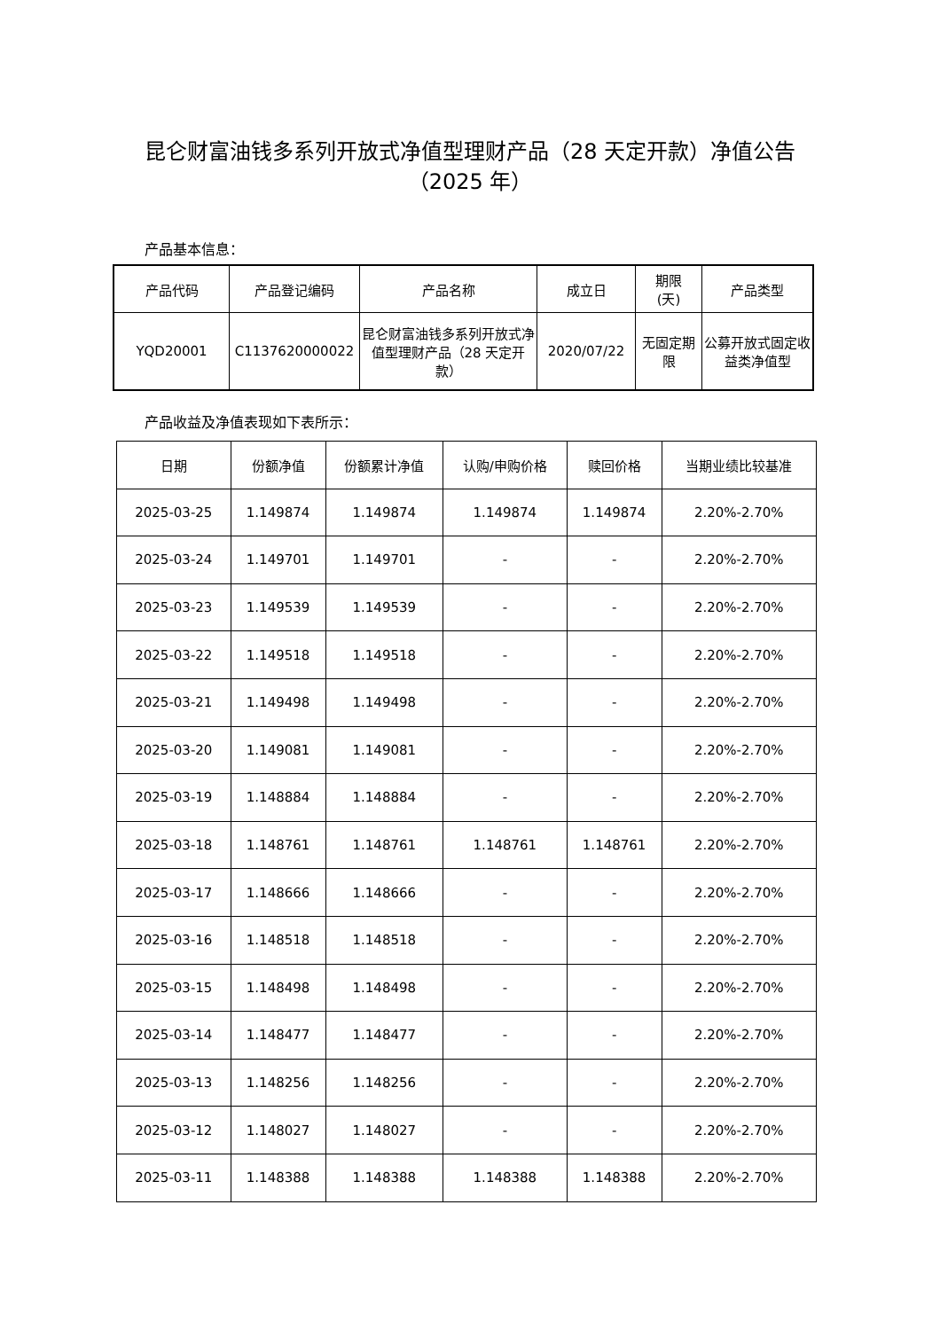昆仑财富油钱多系列开放式净值型理财产品（28 天定开款）净值公告
（2025 年）
产品基本信息：
| 产品代码 | 产品登记编码 | 产品名称 | 成立日 | 期限 (天) | 产品类型 |
| --- | --- | --- | --- | --- | --- |
| YQD20001 | C1137620000022 | 昆仑财富油钱多系列开放式净值型理财产品（28 天定开款） | 2020/07/22 | 无固定期限 | 公募开放式固定收益类净值型 |
产品收益及净值表现如下表所示：
| 日期 | 份额净值 | 份额累计净值 | 认购/申购价格 | 赎回价格 | 当期业绩比较基准 |
| --- | --- | --- | --- | --- | --- |
| 2025-03-25 | 1.149874 | 1.149874 | 1.149874 | 1.149874 | 2.20%-2.70% |
| 2025-03-24 | 1.149701 | 1.149701 | - | - | 2.20%-2.70% |
| 2025-03-23 | 1.149539 | 1.149539 | - | - | 2.20%-2.70% |
| 2025-03-22 | 1.149518 | 1.149518 | - | - | 2.20%-2.70% |
| 2025-03-21 | 1.149498 | 1.149498 | - | - | 2.20%-2.70% |
| 2025-03-20 | 1.149081 | 1.149081 | - | - | 2.20%-2.70% |
| 2025-03-19 | 1.148884 | 1.148884 | - | - | 2.20%-2.70% |
| 2025-03-18 | 1.148761 | 1.148761 | 1.148761 | 1.148761 | 2.20%-2.70% |
| 2025-03-17 | 1.148666 | 1.148666 | - | - | 2.20%-2.70% |
| 2025-03-16 | 1.148518 | 1.148518 | - | - | 2.20%-2.70% |
| 2025-03-15 | 1.148498 | 1.148498 | - | - | 2.20%-2.70% |
| 2025-03-14 | 1.148477 | 1.148477 | - | - | 2.20%-2.70% |
| 2025-03-13 | 1.148256 | 1.148256 | - | - | 2.20%-2.70% |
| 2025-03-12 | 1.148027 | 1.148027 | - | - | 2.20%-2.70% |
| 2025-03-11 | 1.148388 | 1.148388 | 1.148388 | 1.148388 | 2.20%-2.70% |